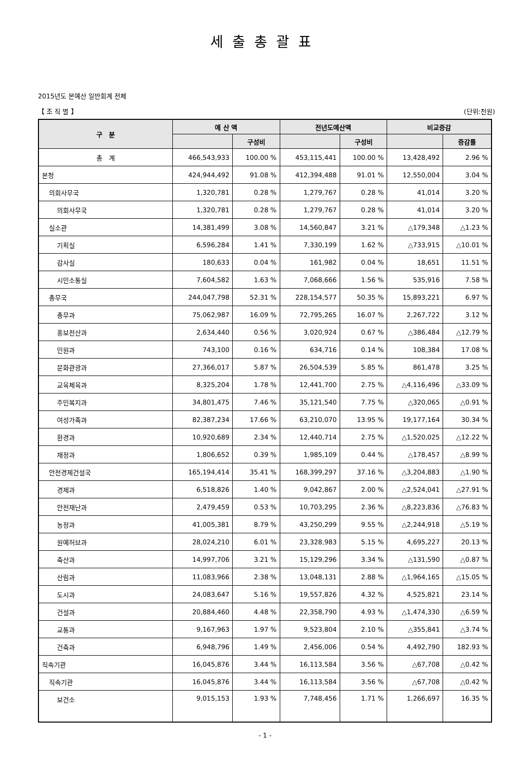세출총괄표
2015년도 본예산 일반회계 전체
【 조 직 별 】 (단위:천원)
| 구 분 | 예 산 액 | | 전년도예산액 | | 비교증감 | |
| --- | --- | --- | --- | --- | --- | --- |
| | | 구성비 | | 구성비 | | 증감률 |
| 총 계 | 466,543,933 | 100.00 % | 453,115,441 | 100.00 % | 13,428,492 | 2.96 % |
| 본청 | 424,944,492 | 91.08 % | 412,394,488 | 91.01 % | 12,550,004 | 3.04 % |
| 의회사무국 | 1,320,781 | 0.28 % | 1,279,767 | 0.28 % | 41,014 | 3.20 % |
| 의회사무국 | 1,320,781 | 0.28 % | 1,279,767 | 0.28 % | 41,014 | 3.20 % |
| 실소관 | 14,381,499 | 3.08 % | 14,560,847 | 3.21 % | △179,348 | △1.23 % |
| 기획실 | 6,596,284 | 1.41 % | 7,330,199 | 1.62 % | △733,915 | △10.01 % |
| 감사실 | 180,633 | 0.04 % | 161,982 | 0.04 % | 18,651 | 11.51 % |
| 시민소통실 | 7,604,582 | 1.63 % | 7,068,666 | 1.56 % | 535,916 | 7.58 % |
| 총무국 | 244,047,798 | 52.31 % | 228,154,577 | 50.35 % | 15,893,221 | 6.97 % |
| 총무과 | 75,062,987 | 16.09 % | 72,795,265 | 16.07 % | 2,267,722 | 3.12 % |
| 홍보전산과 | 2,634,440 | 0.56 % | 3,020,924 | 0.67 % | △386,484 | △12.79 % |
| 민원과 | 743,100 | 0.16 % | 634,716 | 0.14 % | 108,384 | 17.08 % |
| 문화관광과 | 27,366,017 | 5.87 % | 26,504,539 | 5.85 % | 861,478 | 3.25 % |
| 교육체육과 | 8,325,204 | 1.78 % | 12,441,700 | 2.75 % | △4,116,496 | △33.09 % |
| 주민복지과 | 34,801,475 | 7.46 % | 35,121,540 | 7.75 % | △320,065 | △0.91 % |
| 여성가족과 | 82,387,234 | 17.66 % | 63,210,070 | 13.95 % | 19,177,164 | 30.34 % |
| 환경과 | 10,920,689 | 2.34 % | 12,440,714 | 2.75 % | △1,520,025 | △12.22 % |
| 재정과 | 1,806,652 | 0.39 % | 1,985,109 | 0.44 % | △178,457 | △8.99 % |
| 안전경제건설국 | 165,194,414 | 35.41 % | 168,399,297 | 37.16 % | △3,204,883 | △1.90 % |
| 경제과 | 6,518,826 | 1.40 % | 9,042,867 | 2.00 % | △2,524,041 | △27.91 % |
| 안전재난과 | 2,479,459 | 0.53 % | 10,703,295 | 2.36 % | △8,223,836 | △76.83 % |
| 농정과 | 41,005,381 | 8.79 % | 43,250,299 | 9.55 % | △2,244,918 | △5.19 % |
| 원예허브과 | 28,024,210 | 6.01 % | 23,328,983 | 5.15 % | 4,695,227 | 20.13 % |
| 축산과 | 14,997,706 | 3.21 % | 15,129,296 | 3.34 % | △131,590 | △0.87 % |
| 산림과 | 11,083,966 | 2.38 % | 13,048,131 | 2.88 % | △1,964,165 | △15.05 % |
| 도시과 | 24,083,647 | 5.16 % | 19,557,826 | 4.32 % | 4,525,821 | 23.14 % |
| 건설과 | 20,884,460 | 4.48 % | 22,358,790 | 4.93 % | △1,474,330 | △6.59 % |
| 교통과 | 9,167,963 | 1.97 % | 9,523,804 | 2.10 % | △355,841 | △3.74 % |
| 건축과 | 6,948,796 | 1.49 % | 2,456,006 | 0.54 % | 4,492,790 | 182.93 % |
| 직속기관 | 16,045,876 | 3.44 % | 16,113,584 | 3.56 % | △67,708 | △0.42 % |
| 직속기관 | 16,045,876 | 3.44 % | 16,113,584 | 3.56 % | △67,708 | △0.42 % |
| 보건소 | 9,015,153 | 1.93 % | 7,748,456 | 1.71 % | 1,266,697 | 16.35 % |
- 1 -